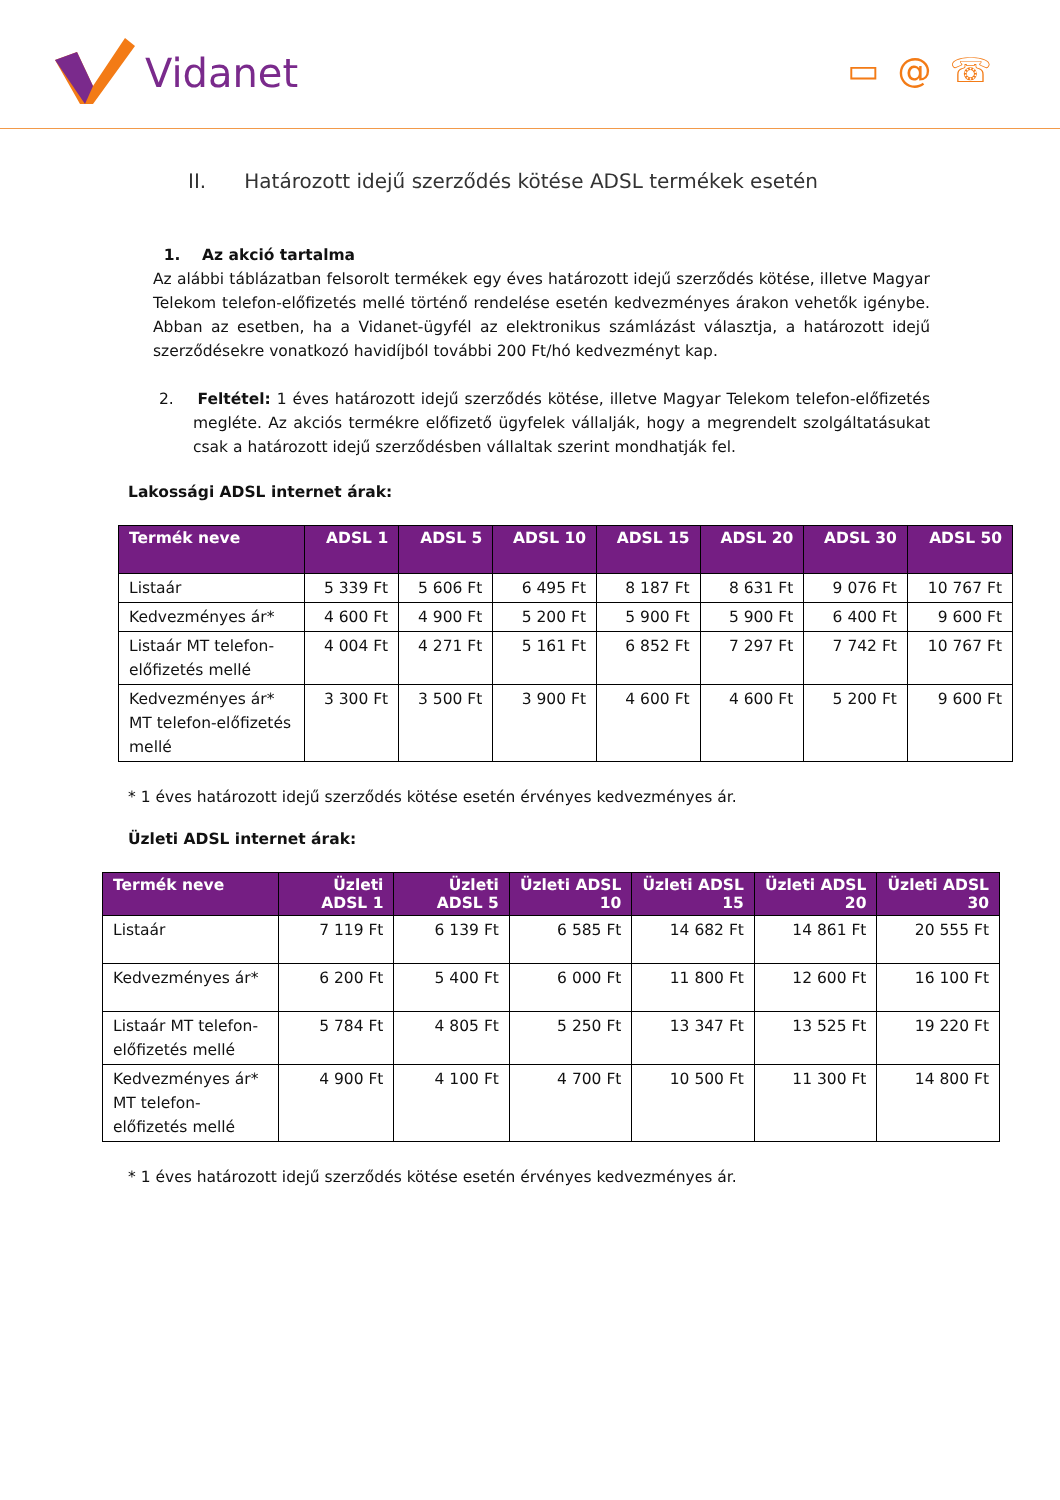Vidanet
▭@☏
II. Határozott idejű szerződés kötése ADSL termékek esetén
1. Az akció tartalma
Az alábbi táblázatban felsorolt termékek egy éves határozott idejű szerződés kötése, illetve Magyar Telekom telefon-előfizetés mellé történő rendelése esetén kedvezményes árakon vehetők igénybe. Abban az esetben, ha a Vidanet-ügyfél az elektronikus számlázást választja, a határozott idejű szerződésekre vonatkozó havidíjból további 200 Ft/hó kedvezményt kap.
2. Feltétel: 1 éves határozott idejű szerződés kötése, illetve Magyar Telekom telefon-előfizetés megléte. Az akciós termékre előfizető ügyfelek vállalják, hogy a megrendelt szolgáltatásukat csak a határozott idejű szerződésben vállaltak szerint mondhatják fel.
Lakossági ADSL internet árak:
| Termék neve | ADSL 1 | ADSL 5 | ADSL 10 | ADSL 15 | ADSL 20 | ADSL 30 | ADSL 50 |
| --- | --- | --- | --- | --- | --- | --- | --- |
| Listaár | 5 339 Ft | 5 606 Ft | 6 495 Ft | 8 187 Ft | 8 631 Ft | 9 076 Ft | 10 767 Ft |
| Kedvezményes ár* | 4 600 Ft | 4 900 Ft | 5 200 Ft | 5 900 Ft | 5 900 Ft | 6 400 Ft | 9 600 Ft |
| Listaár MT telefon-előfizetés mellé | 4 004 Ft | 4 271 Ft | 5 161 Ft | 6 852 Ft | 7 297 Ft | 7 742 Ft | 10 767 Ft |
| Kedvezményes ár* MT telefon-előfizetés mellé | 3 300 Ft | 3 500 Ft | 3 900 Ft | 4 600 Ft | 4 600 Ft | 5 200 Ft | 9 600 Ft |
* 1 éves határozott idejű szerződés kötése esetén érvényes kedvezményes ár.
Üzleti ADSL internet árak:
| Termék neve | Üzleti ADSL 1 | Üzleti ADSL 5 | Üzleti ADSL 10 | Üzleti ADSL 15 | Üzleti ADSL 20 | Üzleti ADSL 30 |
| --- | --- | --- | --- | --- | --- | --- |
| Listaár | 7 119 Ft | 6 139 Ft | 6 585 Ft | 14 682 Ft | 14 861 Ft | 20 555 Ft |
| Kedvezményes ár* | 6 200 Ft | 5 400 Ft | 6 000 Ft | 11 800 Ft | 12 600 Ft | 16 100 Ft |
| Listaár MT telefon-előfizetés mellé | 5 784 Ft | 4 805 Ft | 5 250 Ft | 13 347 Ft | 13 525 Ft | 19 220 Ft |
| Kedvezményes ár* MT telefon-előfizetés mellé | 4 900 Ft | 4 100 Ft | 4 700 Ft | 10 500 Ft | 11 300 Ft | 14 800 Ft |
* 1 éves határozott idejű szerződés kötése esetén érvényes kedvezményes ár.